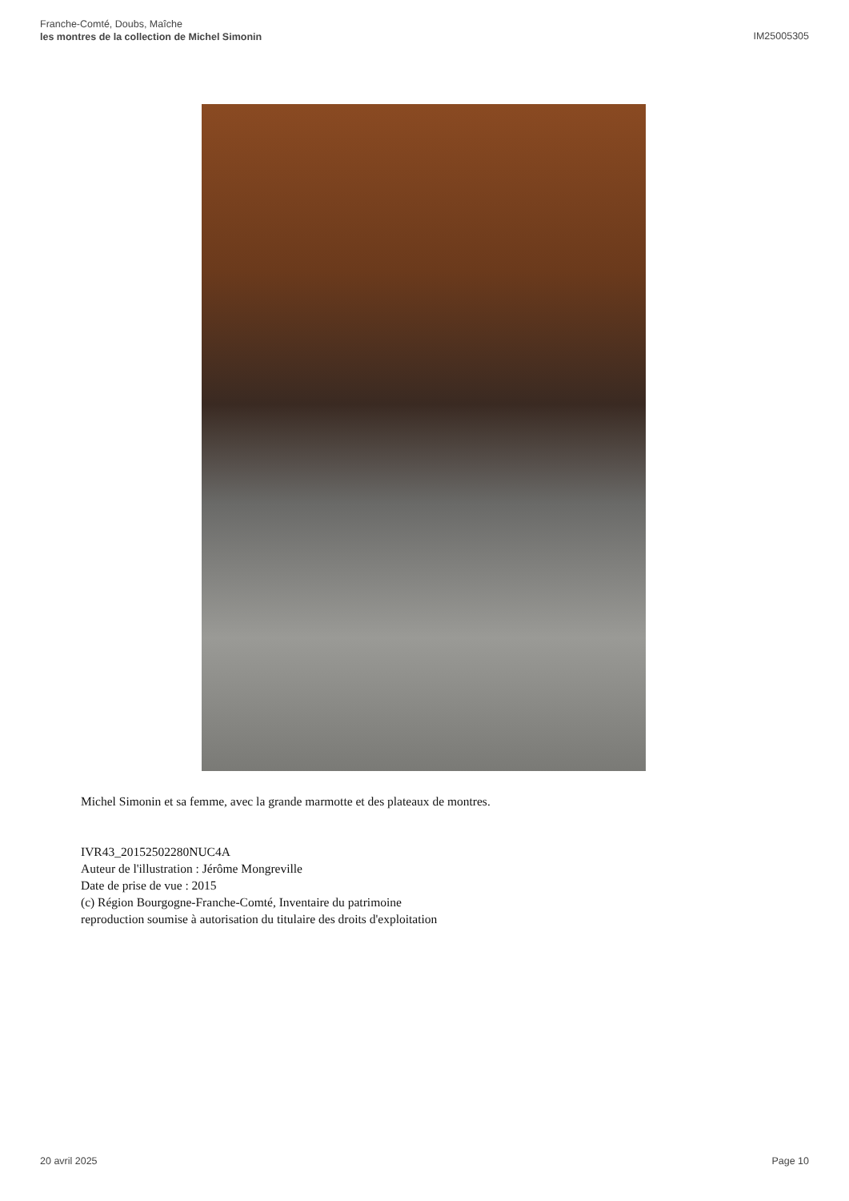Franche-Comté, Doubs, Maîche
les montres de la collection de Michel Simonin
IM25005305
Michel Simonin et sa femme, avec la grande marmotte et des plateaux de montres.
IVR43_20152502280NUC4A
Auteur de l'illustration : Jérôme Mongreville
Date de prise de vue : 2015
(c) Région Bourgogne-Franche-Comté, Inventaire du patrimoine
reproduction soumise à autorisation du titulaire des droits d'exploitation
20 avril 2025 Page 10